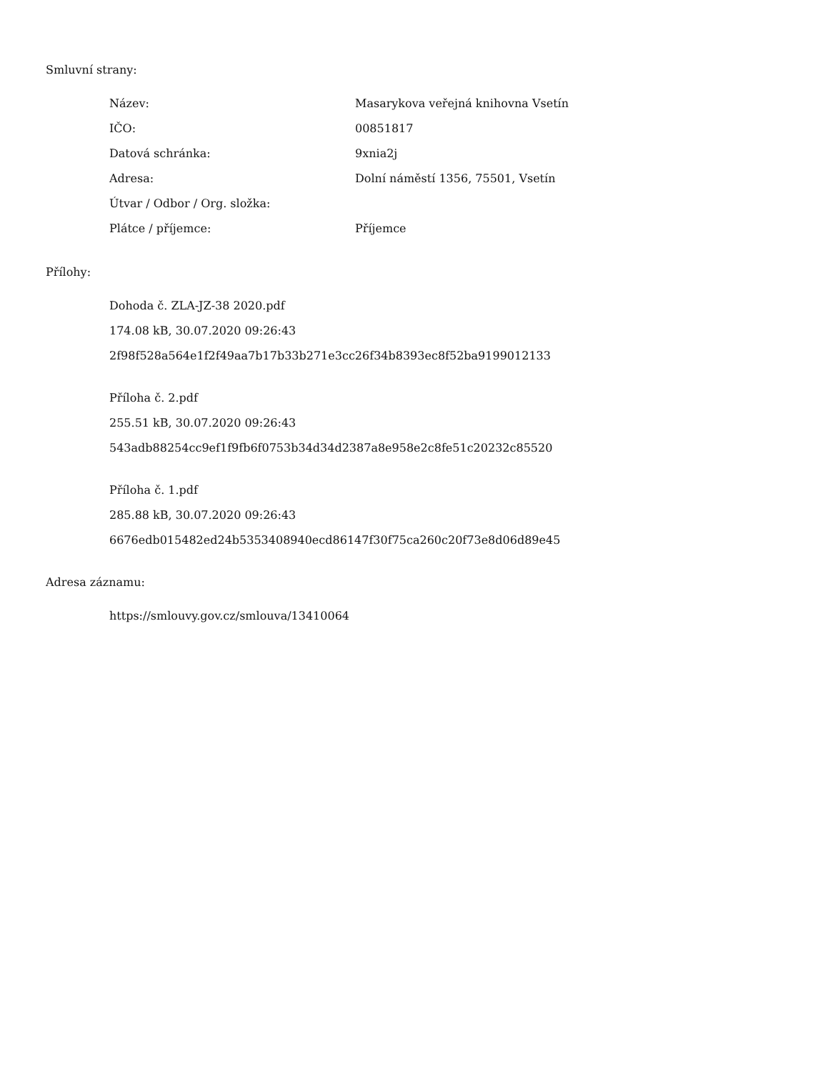Smluvní strany:
| Název: | Masarykova veřejná knihovna Vsetín |
| IČO: | 00851817 |
| Datová schránka: | 9xnia2j |
| Adresa: | Dolní náměstí 1356, 75501, Vsetín |
| Útvar / Odbor / Org. složka: | |
| Plátce / příjemce: | Příjemce |
Přílohy:
Dohoda č. ZLA-JZ-38 2020.pdf
174.08 kB, 30.07.2020 09:26:43
2f98f528a564e1f2f49aa7b17b33b271e3cc26f34b8393ec8f52ba9199012133
Příloha č. 2.pdf
255.51 kB, 30.07.2020 09:26:43
543adb88254cc9ef1f9fb6f0753b34d34d2387a8e958e2c8fe51c20232c85520
Příloha č. 1.pdf
285.88 kB, 30.07.2020 09:26:43
6676edb015482ed24b5353408940ecd86147f30f75ca260c20f73e8d06d89e45
Adresa záznamu:
https://smlouvy.gov.cz/smlouva/13410064